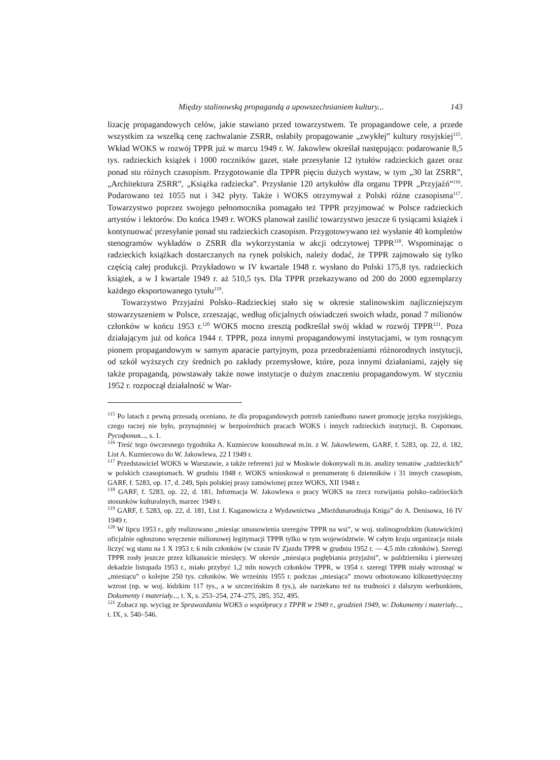Między stalinowską propagandą a upowszechnianiem kultury... 143
lizację propagandowych celów, jakie stawiano przed towarzystwem. Te propagandowe cele, a przede wszystkim za wszelką cenę zachwalanie ZSRR, osłabiły propagowanie „zwykłej” kultury rosyjskiej<sup>115</sup>. Wkład WOKS w rozwój TPPR już w marcu 1949 r. W. Jakowlew określał następująco: podarowanie 8,5 tys. radzieckich książek i 1000 roczników gazet, stałe przesyłanie 12 tytułów radzieckich gazet oraz ponad stu różnych czasopism. Przygotowanie dla TPPR pięciu dużych wystaw, w tym „30 lat ZSRR”, „Architektura ZSRR”, „Książka radziecka”. Przysłanie 120 artykułów dla organu TPPR „Przyjaźń”<sup>116</sup>. Podarowano też 1055 nut i 342 płyty. Także i WOKS otrzymywał z Polski różne czasopisma<sup>117</sup>. Towarzystwo poprzez swojego pełnomocnika pomagało też TPPR przyjmować w Polsce radzieckich artystów i lektorów. Do końca 1949 r. WOKS planował zasilić towarzystwo jeszcze 6 tysiącami książek i kontynuować przesyłanie ponad stu radzieckich czasopism. Przygotowywano też wysłanie 40 kompletów stenogramów wykładów o ZSRR dla wykorzystania w akcji odczytowej TPPR<sup>118</sup>. Wspominając o radzieckich książkach dostarczanych na rynek polskich, należy dodać, że TPPR zajmowało się tylko częścią całej produkcji. Przykładowo w IV kwartale 1948 r. wysłano do Polski 175,8 tys. radzieckich książek, a w I kwartale 1949 r. aż 510,5 tys. Dla TPPR przekazywano od 200 do 2000 egzemplarzy każdego eksportowanego tytułu<sup>119</sup>.
Towarzystwo Przyjaźni Polsko–Radzieckiej stało się w okresie stalinowskim najliczniejszym stowarzyszeniem w Polsce, zrzeszając, według oficjalnych oświadczeń swoich władz, ponad 7 milionów członków w końcu 1953 r.<sup>120</sup> WOKS mocno zresztą podkreślał swój wkład w rozwój TPPR<sup>121</sup>. Poza działającym już od końca 1944 r. TPPR, poza innymi propagandowymi instytucjami, w tym rosnącym pionem propagandowym w samym aparacie partyjnym, poza przeobrażeniami różnorodnych instytucji, od szkół wyższych czy średnich po zakłady przemysłowe, które, poza innymi działaniami, zajęły się także propagandą, powstawały także nowe instytucje o dużym znaczeniu propagandowym. W styczniu 1952 r. rozpoczął działalność w War-
<sup>115</sup> Po latach z pewną przesadą oceniano, że dla propagandowych potrzeb zaniedbano nawet promocję języka rosyjskiego, czego raczej nie było, przynajmniej w bezpośrednich pracach WOKS i innych radzieckich instytucji, В. Сироткин, Русофония..., s. 1.
<sup>116</sup> Treść tego ówczesnego tygodnika A. Kuzniecow konsultował m.in. z W. Jakowlewem, GARF, f. 5283, op. 22, d. 182, List A. Kuzniecowa do W. Jakowlewa, 22 I 1949 r.
<sup>117</sup> Przedstawiciel WOKS w Warszawie, a także referenci już w Moskwie dokonywali m.in. analizy tematów „radzieckich” w polskich czasopismach. W grudniu 1948 r. WOKS wnioskował o prenumeratę 6 dzienników i 31 innych czasopism, GARF, f. 5283, op. 17, d. 249, Spis polskiej prasy zamówionej przez WOKS, XII 1948 r.
<sup>118</sup> GARF, f. 5283, op. 22, d. 181, Informacja W. Jakowlewa o pracy WOKS na rzecz rozwijania polsko–radzieckich stosunków kulturalnych, marzec 1949 r.
<sup>119</sup> GARF, f. 5283, op. 22, d. 181, List J. Kaganowicza z Wydawnictwa „Mieżdunarodnaja Kniga” do A. Denisowa, 16 IV 1949 r.
<sup>120</sup> W lipcu 1953 r., gdy realizowano „miesiąc umasowienia szeregów TPPR na wsi”, w woj. stalinogrodzkim (katowickim) oficjalnie ogłoszono wręczenie milionowej legitymacji TPPR tylko w tym województwie. W całym kraju organizacja miała liczyć wg stanu na 1 X 1953 r. 6 mln członków (w czasie IV Zjazdu TPPR w grudniu 1952 r. — 4,5 mln członków). Szeregi TPPR rosły jeszcze przez kilkanaście miesięcy. W okresie „miesiąca pogłębiania przyjaźni”, w październiku i pierwszej dekadzie listopada 1953 r., miało przybyć 1,2 mln nowych członków TPPR, w 1954 r. szeregi TPPR miały wzrosnąć w „miesiącu” o kolejne 250 tys. członków. We wrześniu 1955 r. podczas „miesiąca” znowu odnotowano kilkusettysięczny wzrost (np. w woj. łódzkim 117 tys., a w szczecińskim 8 tys.), ale narzekano też na trudności z dalszym werbunkiem, Dokumenty i materiały..., t. X, s. 253–254, 274–275, 285, 352, 495.
<sup>121</sup> Zobacz np. wyciąg ze Sprawozdania WOKS o współpracy z TPPR w 1949 r., grudzień 1949, w: Dokumenty i materiały..., t. IX, s. 540–546.